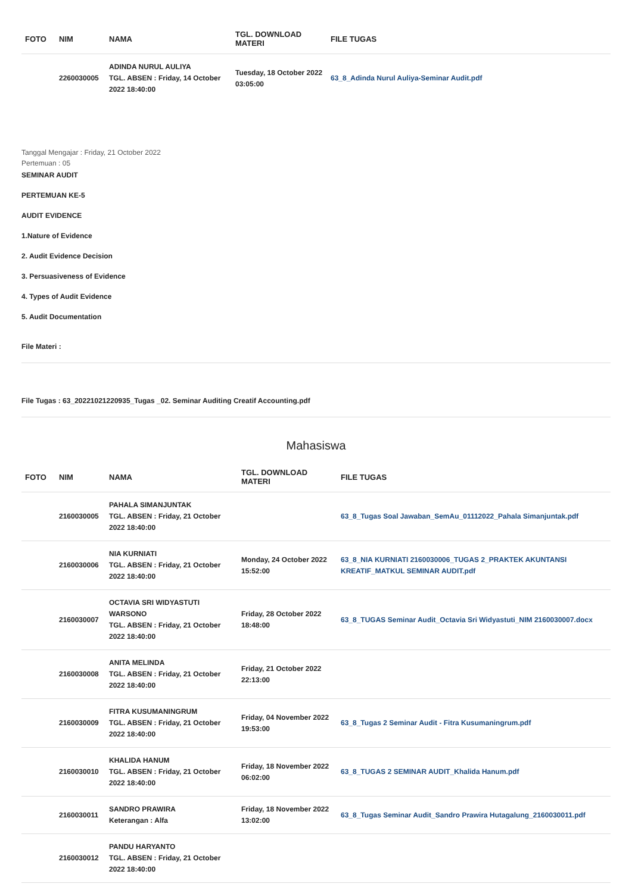| FOTO | NIM | NAMA | TGL. DOWNLOAD MATERI | FILE TUGAS |
| --- | --- | --- | --- | --- |
| | 2260030005 | ADINDA NURUL AULIYA TGL. ABSEN : Friday, 14 October 2022 18:40:00 | Tuesday, 18 October 2022 03:05:00 | 63_8_Adinda Nurul Auliya-Seminar Audit.pdf |
Tanggal Mengajar : Friday, 21 October 2022
Pertemuan : 05
SEMINAR AUDIT
PERTEMUAN KE-5
AUDIT EVIDENCE
1.Nature of Evidence
2. Audit Evidence Decision
3. Persuasiveness of Evidence
4. Types of Audit Evidence
5. Audit Documentation
File Materi :
File Tugas : 63_20221021220935_Tugas _02. Seminar Auditing Creatif Accounting.pdf
Mahasiswa
| FOTO | NIM | NAMA | TGL. DOWNLOAD MATERI | FILE TUGAS |
| --- | --- | --- | --- | --- |
| | 2160030005 | PAHALA SIMANJUNTAK TGL. ABSEN : Friday, 21 October 2022 18:40:00 | | 63_8_Tugas Soal Jawaban_SemAu_01112022_Pahala Simanjuntak.pdf |
| | 2160030006 | NIA KURNIATI TGL. ABSEN : Friday, 21 October 2022 18:40:00 | Monday, 24 October 2022 15:52:00 | 63_8_NIA KURNIATI 2160030006_TUGAS 2_PRAKTEK AKUNTANSI KREATIF_MATKUL SEMINAR AUDIT.pdf |
| | 2160030007 | OCTAVIA SRI WIDYASTUTI WARSONO TGL. ABSEN : Friday, 21 October 2022 18:40:00 | Friday, 28 October 2022 18:48:00 | 63_8_TUGAS Seminar Audit_Octavia Sri Widyastuti_NIM 2160030007.docx |
| | 2160030008 | ANITA MELINDA TGL. ABSEN : Friday, 21 October 2022 18:40:00 | Friday, 21 October 2022 22:13:00 | |
| | 2160030009 | FITRA KUSUMANINGRUM TGL. ABSEN : Friday, 21 October 2022 18:40:00 | Friday, 04 November 2022 19:53:00 | 63_8_Tugas 2 Seminar Audit - Fitra Kusumaningrum.pdf |
| | 2160030010 | KHALIDA HANUM TGL. ABSEN : Friday, 21 October 2022 18:40:00 | Friday, 18 November 2022 06:02:00 | 63_8_TUGAS 2 SEMINAR AUDIT_Khalida Hanum.pdf |
| | 2160030011 | SANDRO PRAWIRA Keterangan : Alfa | Friday, 18 November 2022 13:02:00 | 63_8_Tugas Seminar Audit_Sandro Prawira Hutagalung_2160030011.pdf |
| | 2160030012 | PANDU HARYANTO TGL. ABSEN : Friday, 21 October 2022 18:40:00 | | |